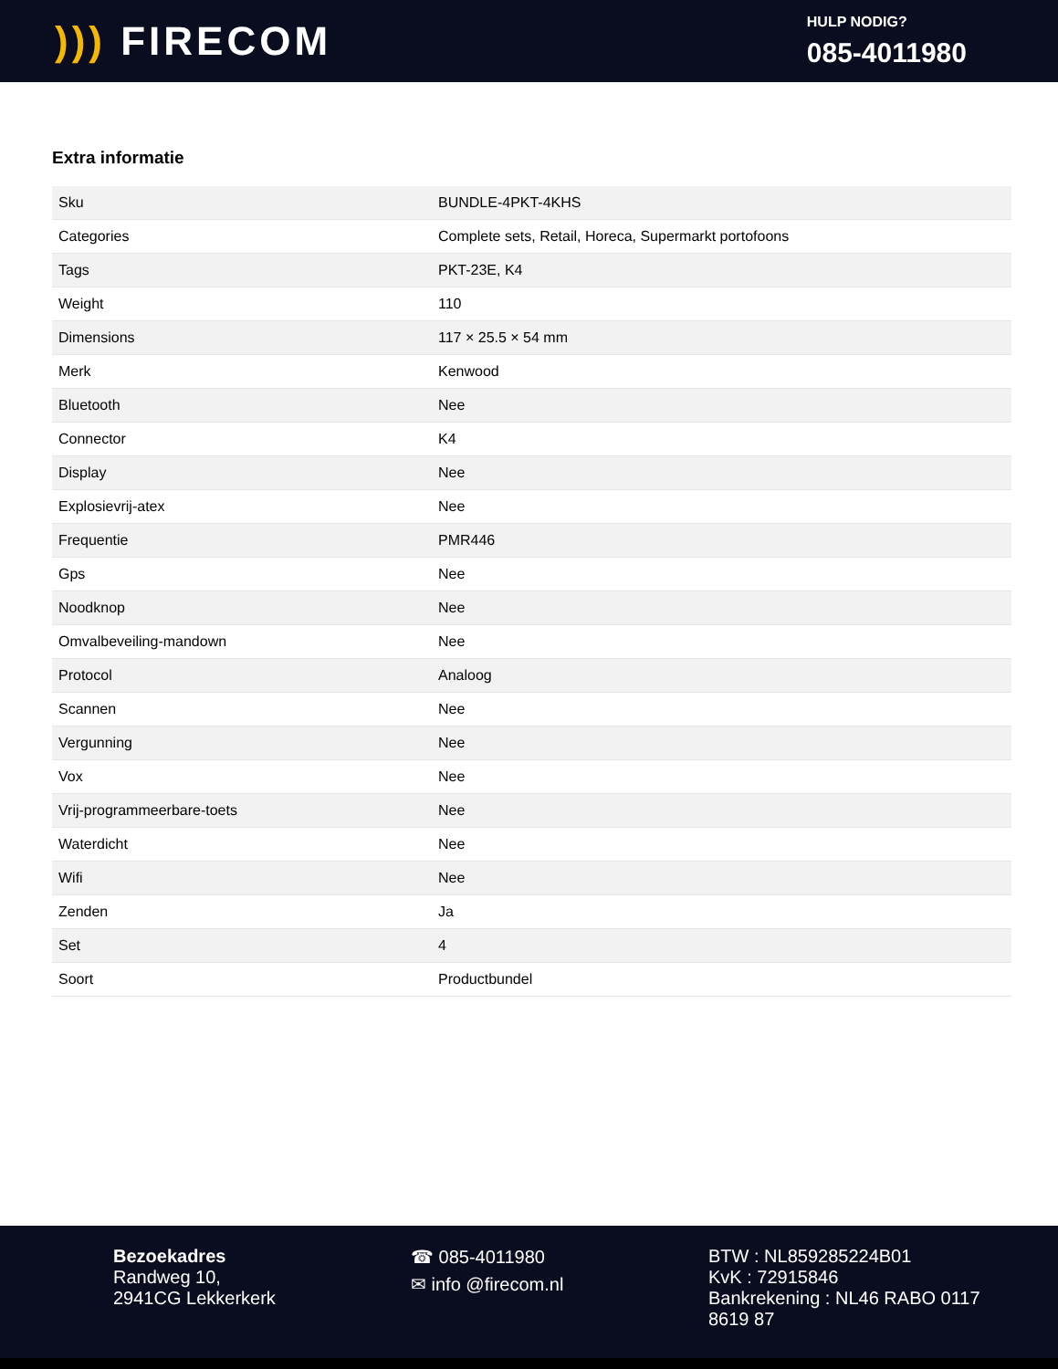))) FIRECOM
HULP NODIG?
085-4011980
Extra informatie
| Sku | BUNDLE-4PKT-4KHS |
| Categories | Complete sets, Retail, Horeca, Supermarkt portofoons |
| Tags | PKT-23E, K4 |
| Weight | 110 |
| Dimensions | 117 × 25.5 × 54 mm |
| Merk | Kenwood |
| Bluetooth | Nee |
| Connector | K4 |
| Display | Nee |
| Explosievrij-atex | Nee |
| Frequentie | PMR446 |
| Gps | Nee |
| Noodknop | Nee |
| Omvalbeveiling-mandown | Nee |
| Protocol | Analoog |
| Scannen | Nee |
| Vergunning | Nee |
| Vox | Nee |
| Vrij-programmeerbare-toets | Nee |
| Waterdicht | Nee |
| Wifi | Nee |
| Zenden | Ja |
| Set | 4 |
| Soort | Productbundel |
Bezoekadres
Randweg 10,
2941CG Lekkerkerk
☎ 085-4011980
✉ info @firecom.nl
BTW : NL859285224B01
KvK : 72915846
Bankrekening : NL46 RABO 0117 8619 87